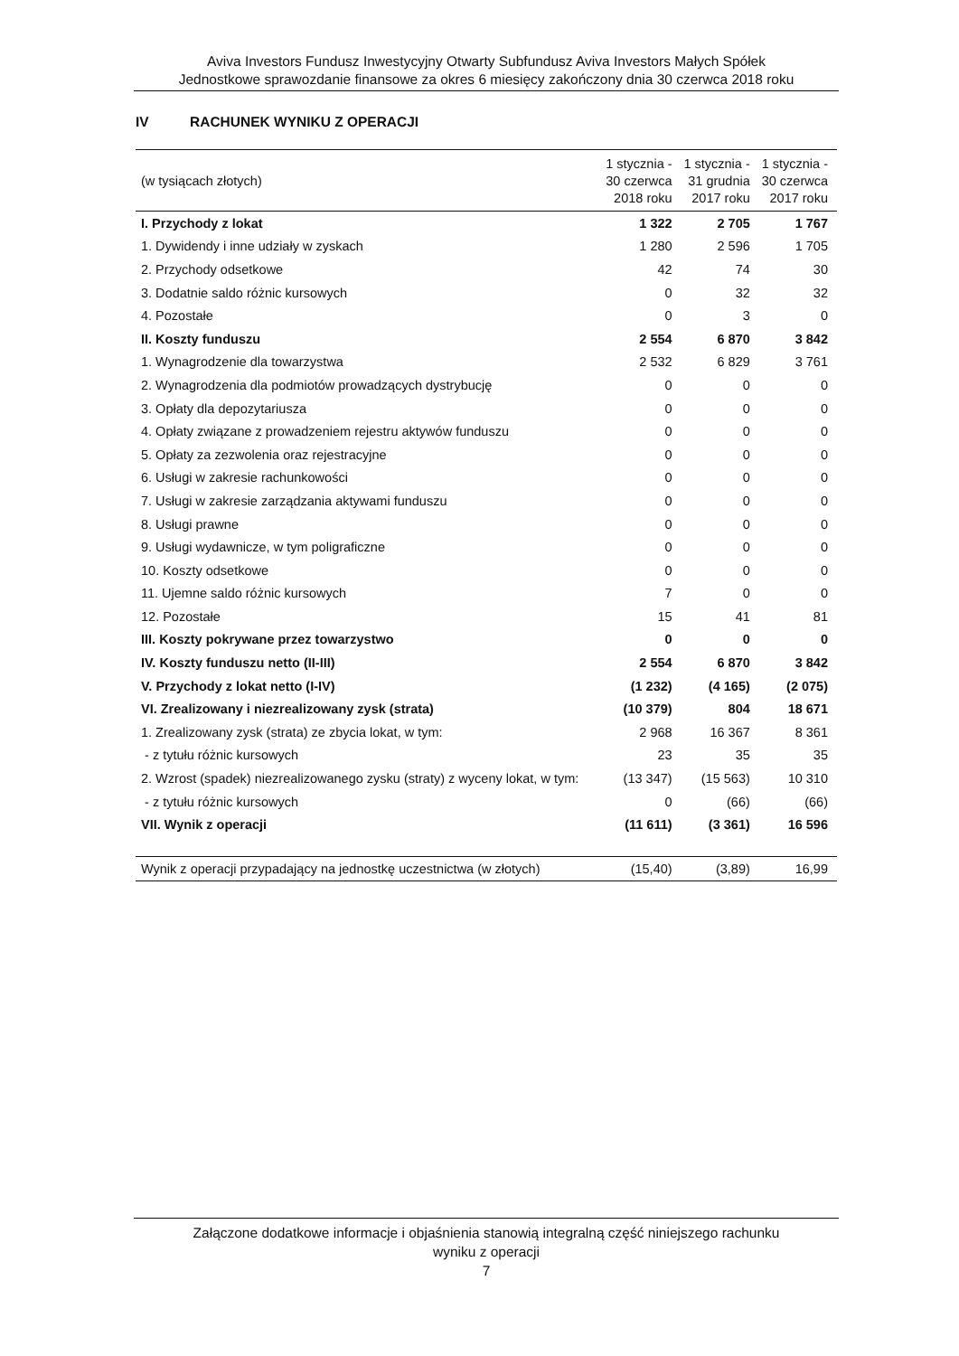Aviva Investors Fundusz Inwestycyjny Otwarty Subfundusz Aviva Investors Małych Spółek
Jednostkowe sprawozdanie finansowe za okres 6 miesięcy zakończony dnia 30 czerwca 2018 roku
IV RACHUNEK WYNIKU Z OPERACJI
| (w tysiącach złotych) | 1 stycznia - 30 czerwca 2018 roku | 1 stycznia - 31 grudnia 2017 roku | 1 stycznia - 30 czerwca 2017 roku |
| --- | --- | --- | --- |
| I. Przychody z lokat | 1 322 | 2 705 | 1 767 |
| 1. Dywidendy i inne udziały w zyskach | 1 280 | 2 596 | 1 705 |
| 2. Przychody odsetkowe | 42 | 74 | 30 |
| 3. Dodatnie saldo różnic kursowych | 0 | 32 | 32 |
| 4. Pozostałe | 0 | 3 | 0 |
| II. Koszty funduszu | 2 554 | 6 870 | 3 842 |
| 1. Wynagrodzenie dla towarzystwa | 2 532 | 6 829 | 3 761 |
| 2. Wynagrodzenia dla podmiotów prowadzących dystrybucję | 0 | 0 | 0 |
| 3. Opłaty dla depozytariusza | 0 | 0 | 0 |
| 4. Opłaty związane z prowadzeniem rejestru aktywów funduszu | 0 | 0 | 0 |
| 5. Opłaty za zezwolenia oraz rejestracyjne | 0 | 0 | 0 |
| 6. Usługi w zakresie rachunkowości | 0 | 0 | 0 |
| 7. Usługi w zakresie zarządzania aktywami funduszu | 0 | 0 | 0 |
| 8. Usługi prawne | 0 | 0 | 0 |
| 9. Usługi wydawnicze, w tym poligraficzne | 0 | 0 | 0 |
| 10. Koszty odsetkowe | 0 | 0 | 0 |
| 11. Ujemne saldo różnic kursowych | 7 | 0 | 0 |
| 12. Pozostałe | 15 | 41 | 81 |
| III. Koszty pokrywane przez towarzystwo | 0 | 0 | 0 |
| IV. Koszty funduszu netto (II-III) | 2 554 | 6 870 | 3 842 |
| V. Przychody z lokat netto (I-IV) | (1 232) | (4 165) | (2 075) |
| VI. Zrealizowany i niezrealizowany zysk (strata) | (10 379) | 804 | 18 671 |
| 1. Zrealizowany zysk (strata) ze zbycia lokat, w tym: | 2 968 | 16 367 | 8 361 |
| - z tytułu różnic kursowych | 23 | 35 | 35 |
| 2. Wzrost (spadek) niezrealizowanego zysku (straty) z wyceny lokat, w tym: | (13 347) | (15 563) | 10 310 |
| - z tytułu różnic kursowych | 0 | (66) | (66) |
| VII. Wynik z operacji | (11 611) | (3 361) | 16 596 |
| Wynik z operacji przypadający na jednostkę uczestnictwa (w złotych) | (15,40) | (3,89) | 16,99 |
Załączone dodatkowe informacje i objaśnienia stanowią integralną część niniejszego rachunku
wyniku z operacji
7